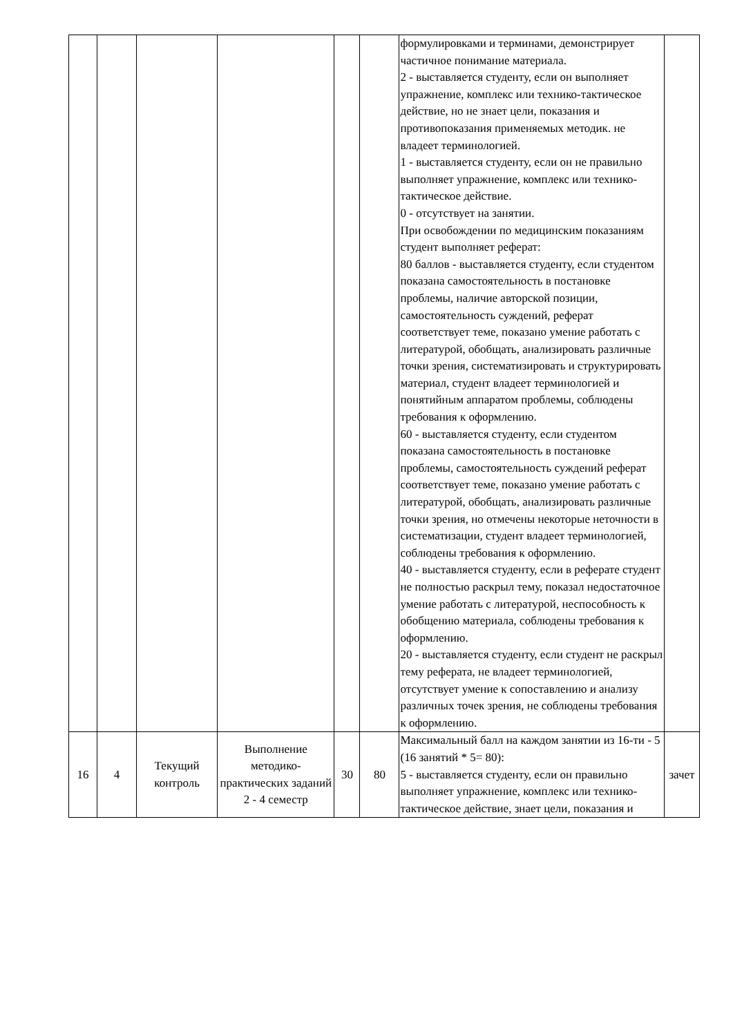| | | | | | | формулировками и терминами, демонстрирует частичное понимание материала. 2 - выставляется студенту, если он выполняет упражнение, комплекс или технико-тактическое действие, но не знает цели, показания и противопоказания применяемых методик. не владеет терминологией. 1 - выставляется студенту, если он не правильно выполняет упражнение, комплекс или технико-тактическое действие. 0 - отсутствует на занятии. При освобождении по медицинским показаниям студент выполняет реферат: 80 баллов - выставляется студенту, если студентом показана самостоятельность в постановке проблемы, наличие авторской позиции, самостоятельность суждений, реферат соответствует теме, показано умение работать с литературой, обобщать, анализировать различные точки зрения, систематизировать и структурировать материал, студент владеет терминологией и понятийным аппаратом проблемы, соблюдены требования к оформлению. 60 - выставляется студенту, если студентом показана самостоятельность в постановке проблемы, самостоятельность суждений реферат соответствует теме, показано умение работать с литературой, обобщать, анализировать различные точки зрения, но отмечены некоторые неточности в систематизации, студент владеет терминологией, соблюдены требования к оформлению. 40 - выставляется студенту, если в реферате студент не полностью раскрыл тему, показал недостаточное умение работать с литературой, неспособность к обобщению материала, соблюдены требования к оформлению. 20 - выставляется студенту, если студент не раскрыл тему реферата, не владеет терминологией, отсутствует умение к сопоставлению и анализу различных точек зрения, не соблюдены требования к оформлению. | |
| 16 | 4 | Текущий контроль | Выполнение методико-практических заданий 2 - 4 семестр | 30 | 80 | Максимальный балл на каждом занятии из 16-ти - 5 (16 занятий * 5= 80): 5 - выставляется студенту, если он правильно выполняет упражнение, комплекс или технико-тактическое действие, знает цели, показания и | зачет |